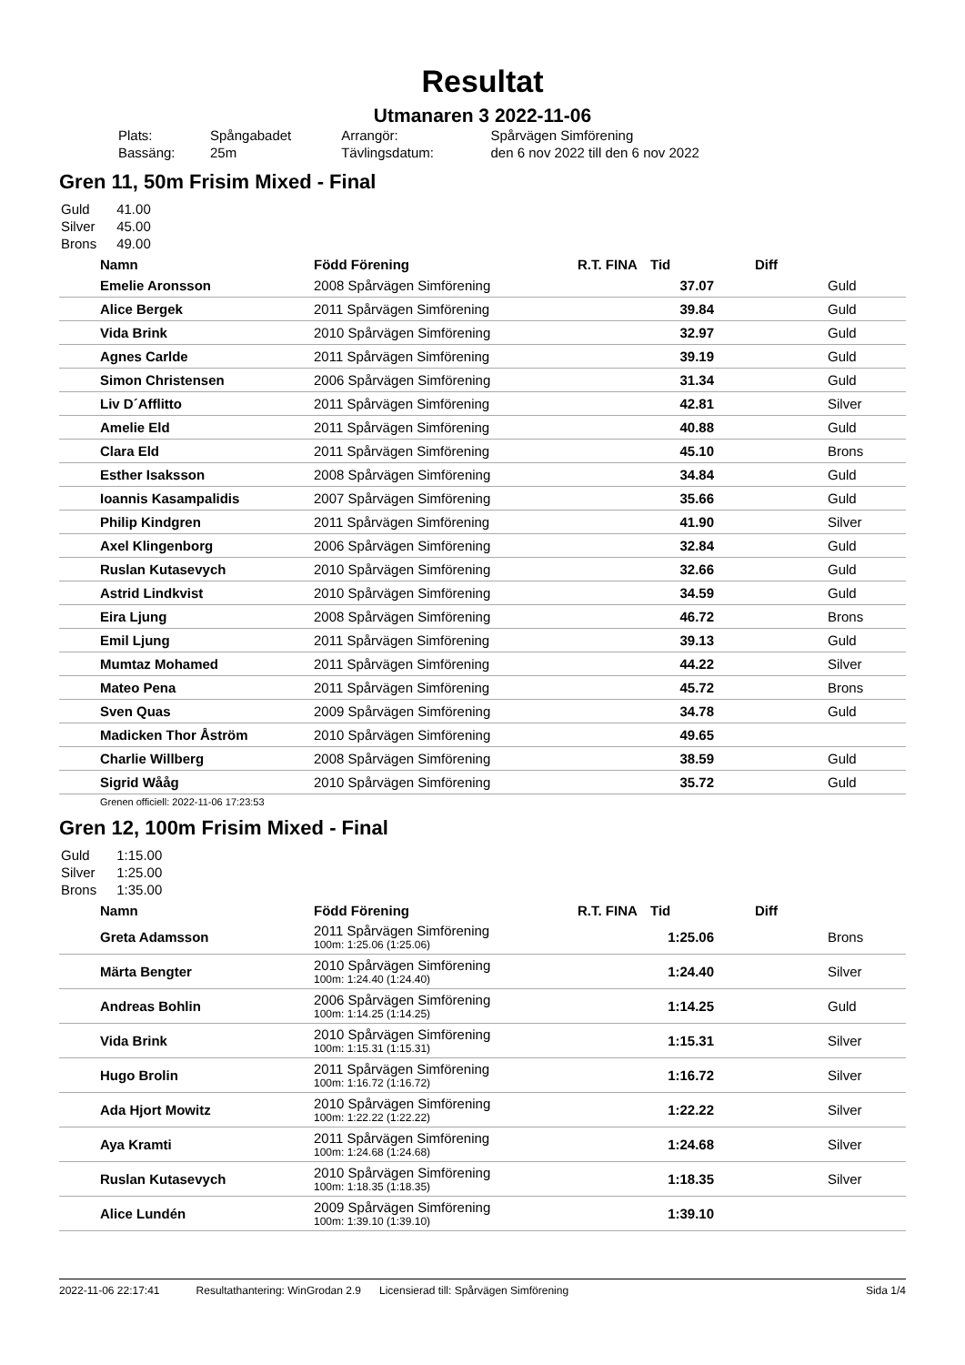Resultat
Utmanaren 3 2022-11-06
| Plats: | Spångabadet | Arrangör: | Spårvägen Simförening |
| Bassäng: | 25m | Tävlingsdatum: | den 6 nov 2022 till den 6 nov 2022 |
Gren 11, 50m Frisim Mixed - Final
| Guld | 41.00 |
| Silver | 45.00 |
| Brons | 49.00 |
| | Namn | Född Förening | R.T. FINA | Tid | Diff | |
| --- | --- | --- | --- | --- | --- | --- |
| | Emelie Aronsson | 2008 Spårvägen Simförening | | 37.07 | | Guld |
| | Alice Bergek | 2011 Spårvägen Simförening | | 39.84 | | Guld |
| | Vida Brink | 2010 Spårvägen Simförening | | 32.97 | | Guld |
| | Agnes Carlde | 2011 Spårvägen Simförening | | 39.19 | | Guld |
| | Simon Christensen | 2006 Spårvägen Simförening | | 31.34 | | Guld |
| | Liv D´Afflitto | 2011 Spårvägen Simförening | | 42.81 | | Silver |
| | Amelie Eld | 2011 Spårvägen Simförening | | 40.88 | | Guld |
| | Clara Eld | 2011 Spårvägen Simförening | | 45.10 | | Brons |
| | Esther Isaksson | 2008 Spårvägen Simförening | | 34.84 | | Guld |
| | Ioannis Kasampalidis | 2007 Spårvägen Simförening | | 35.66 | | Guld |
| | Philip Kindgren | 2011 Spårvägen Simförening | | 41.90 | | Silver |
| | Axel Klingenborg | 2006 Spårvägen Simförening | | 32.84 | | Guld |
| | Ruslan Kutasevych | 2010 Spårvägen Simförening | | 32.66 | | Guld |
| | Astrid Lindkvist | 2010 Spårvägen Simförening | | 34.59 | | Guld |
| | Eira Ljung | 2008 Spårvägen Simförening | | 46.72 | | Brons |
| | Emil Ljung | 2011 Spårvägen Simförening | | 39.13 | | Guld |
| | Mumtaz Mohamed | 2011 Spårvägen Simförening | | 44.22 | | Silver |
| | Mateo Pena | 2011 Spårvägen Simförening | | 45.72 | | Brons |
| | Sven Quas | 2009 Spårvägen Simförening | | 34.78 | | Guld |
| | Madicken Thor Åström | 2010 Spårvägen Simförening | | 49.65 | | |
| | Charlie Willberg | 2008 Spårvägen Simförening | | 38.59 | | Guld |
| | Sigrid Wååg | 2010 Spårvägen Simförening | | 35.72 | | Guld |
Grenen officiell: 2022-11-06 17:23:53
Gren 12, 100m Frisim Mixed - Final
| Guld | 1:15.00 |
| Silver | 1:25.00 |
| Brons | 1:35.00 |
| | Namn | Född Förening | R.T. FINA | Tid | Diff | |
| --- | --- | --- | --- | --- | --- | --- |
| | Greta Adamsson | 2011 Spårvägen Simförening 100m: 1:25.06 (1:25.06) | | 1:25.06 | | Brons |
| | Märta Bengter | 2010 Spårvägen Simförening 100m: 1:24.40 (1:24.40) | | 1:24.40 | | Silver |
| | Andreas Bohlin | 2006 Spårvägen Simförening 100m: 1:14.25 (1:14.25) | | 1:14.25 | | Guld |
| | Vida Brink | 2010 Spårvägen Simförening 100m: 1:15.31 (1:15.31) | | 1:15.31 | | Silver |
| | Hugo Brolin | 2011 Spårvägen Simförening 100m: 1:16.72 (1:16.72) | | 1:16.72 | | Silver |
| | Ada Hjort Mowitz | 2010 Spårvägen Simförening 100m: 1:22.22 (1:22.22) | | 1:22.22 | | Silver |
| | Aya Kramti | 2011 Spårvägen Simförening 100m: 1:24.68 (1:24.68) | | 1:24.68 | | Silver |
| | Ruslan Kutasevych | 2010 Spårvägen Simförening 100m: 1:18.35 (1:18.35) | | 1:18.35 | | Silver |
| | Alice Lundén | 2009 Spårvägen Simförening 100m: 1:39.10 (1:39.10) | | 1:39.10 | | |
2022-11-06 22:17:41 Resultathantering: WinGrodan 2.9 Licensierad till: Spårvägen Simförening Sida 1/4